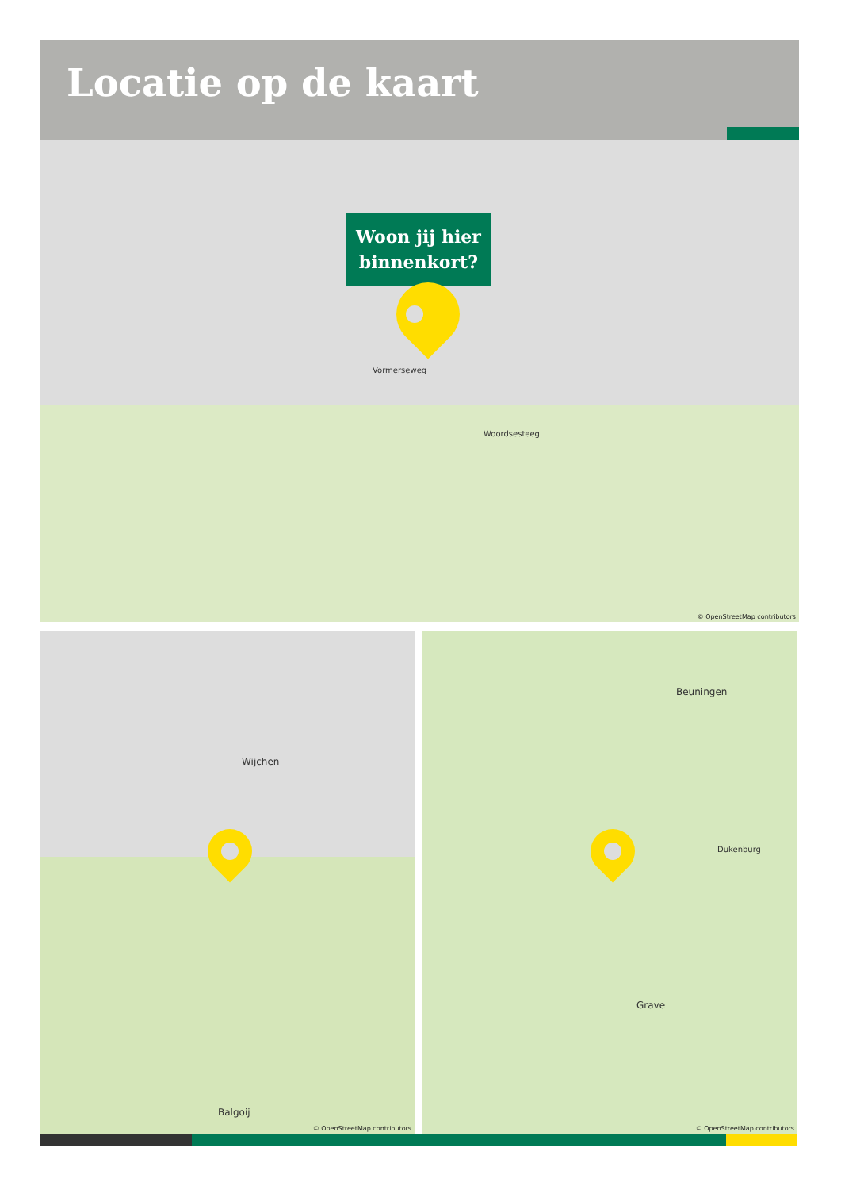Locatie op de kaart
Woon jij hier
binnenkort?
Vormerseweg
Woordsesteeg
© OpenStreetMap contributors
Wijchen
Balgoij
© OpenStreetMap contributors
Beuningen
Grave
Dukenburg
© OpenStreetMap contributors